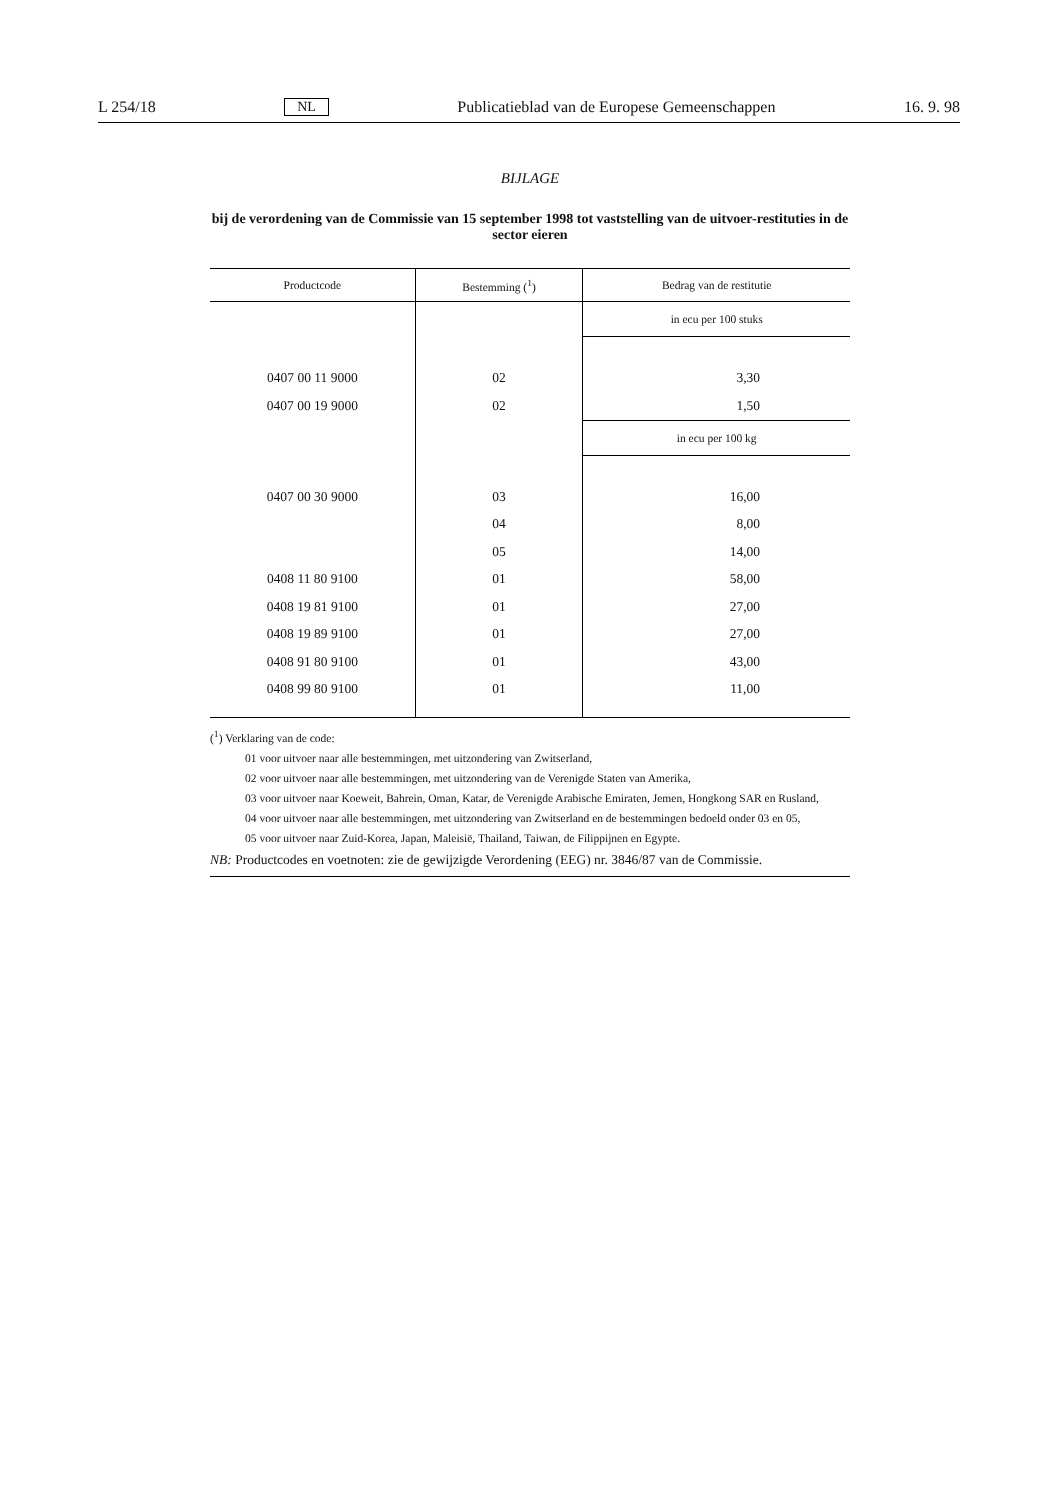L 254/18 NL Publicatieblad van de Europese Gemeenschappen 16. 9. 98
BIJLAGE
bij de verordening van de Commissie van 15 september 1998 tot vaststelling van de uitvoer-restituties in de sector eieren
| Productcode | Bestemming (<sup>1</sup>) | Bedrag van de restitutie |
| --- | --- | --- |
| | | in ecu per 100 stuks |
| 0407 00 11 9000 | 02 | 3,30 |
| 0407 00 19 9000 | 02 | 1,50 |
| | | in ecu per 100 kg |
| 0407 00 30 9000 | 03 | 16,00 |
| | 04 | 8,00 |
| | 05 | 14,00 |
| 0408 11 80 9100 | 01 | 58,00 |
| 0408 19 81 9100 | 01 | 27,00 |
| 0408 19 89 9100 | 01 | 27,00 |
| 0408 91 80 9100 | 01 | 43,00 |
| 0408 99 80 9100 | 01 | 11,00 |
(<sup>1</sup>) Verklaring van de code:
01 voor uitvoer naar alle bestemmingen, met uitzondering van Zwitserland,
02 voor uitvoer naar alle bestemmingen, met uitzondering van de Verenigde Staten van Amerika,
03 voor uitvoer naar Koeweit, Bahrein, Oman, Katar, de Verenigde Arabische Emiraten, Jemen, Hongkong SAR en Rusland,
04 voor uitvoer naar alle bestemmingen, met uitzondering van Zwitserland en de bestemmingen bedoeld onder 03 en 05,
05 voor uitvoer naar Zuid-Korea, Japan, Maleisië, Thailand, Taiwan, de Filippijnen en Egypte.
NB: Productcodes en voetnoten: zie de gewijzigde Verordening (EEG) nr. 3846/87 van de Commissie.